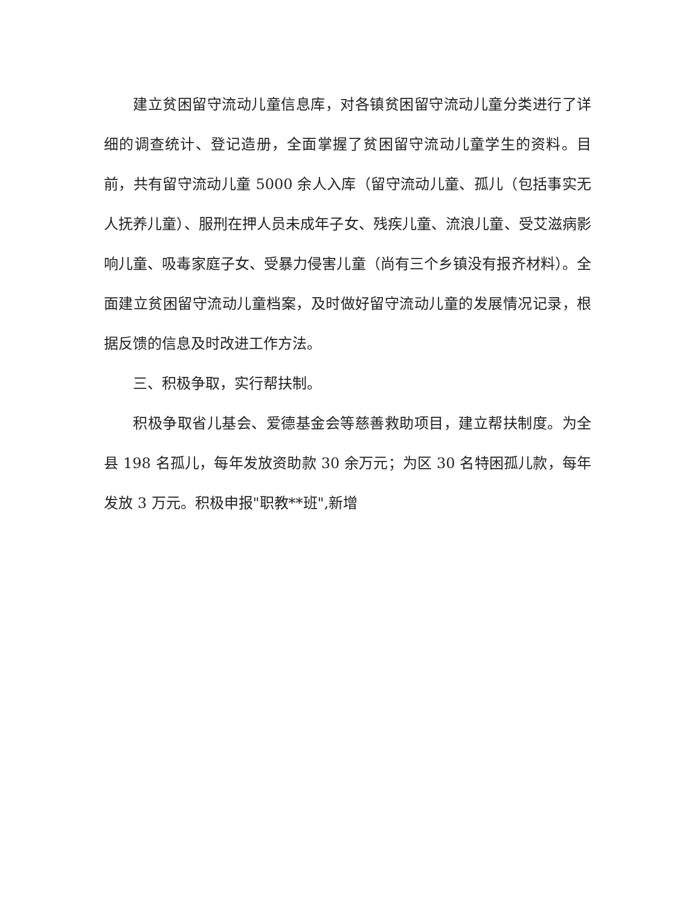建立贫困留守流动儿童信息库，对各镇贫困留守流动儿童分类进行了详细的调查统计、登记造册，全面掌握了贫困留守流动儿童学生的资料。目前，共有留守流动儿童 5000 余人入库（留守流动儿童、孤儿（包括事实无人抚养儿童）、服刑在押人员未成年子女、残疾儿童、流浪儿童、受艾滋病影响儿童、吸毒家庭子女、受暴力侵害儿童（尚有三个乡镇没有报齐材料）。全面建立贫困留守流动儿童档案，及时做好留守流动儿童的发展情况记录，根据反馈的信息及时改进工作方法。
三、积极争取，实行帮扶制。
积极争取省儿基会、爱德基金会等慈善救助项目，建立帮扶制度。为全县 198 名孤儿，每年发放资助款 30 余万元；为区 30 名特困孤儿款，每年发放 3 万元。积极申报"职教**班",新增